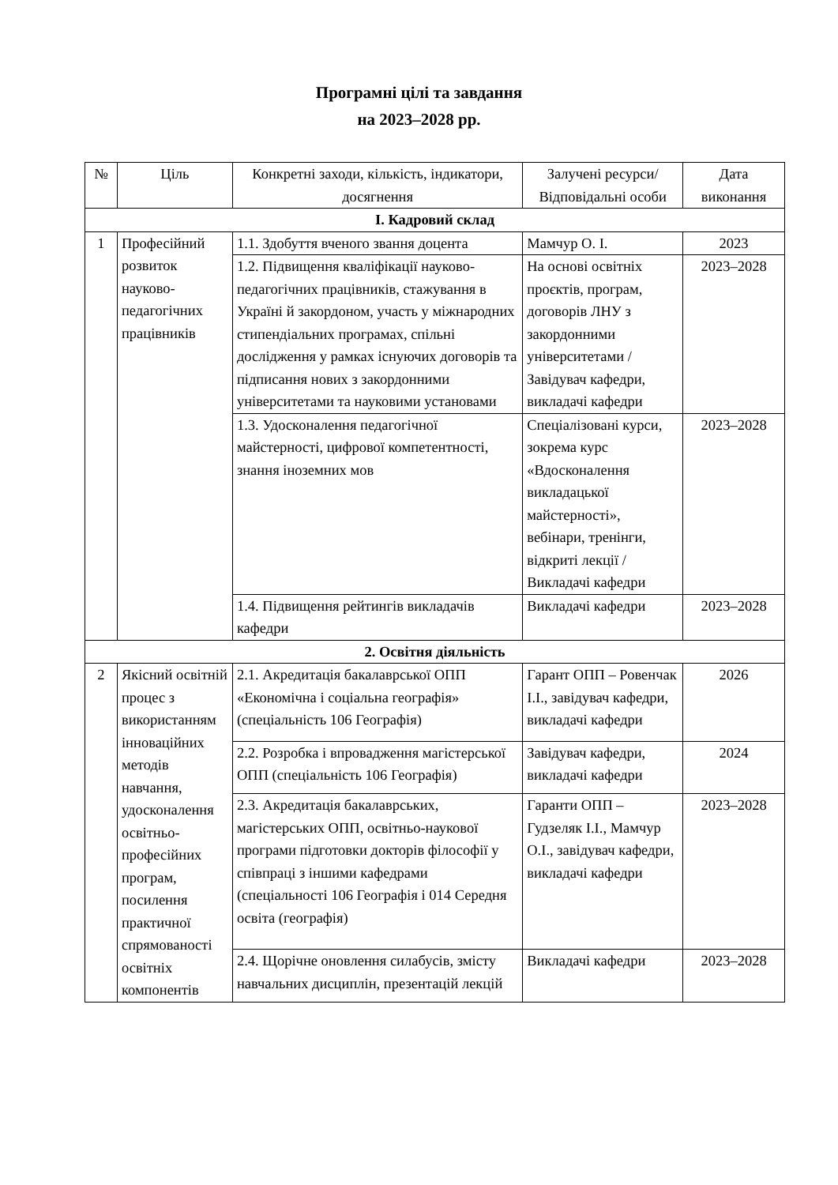Програмні цілі та завдання
на 2023–2028 рр.
| № | Ціль | Конкретні заходи, кількість, індикатори, досягнення | Залучені ресурси/ Відповідальні особи | Дата виконання |
| --- | --- | --- | --- | --- |
| І. Кадровий склад | | | | |
| 1 | Професійний розвиток науково-педагогічних працівників | 1.1. Здобуття вченого звання доцента | Мамчур О. І. | 2023 |
| | | 1.2. Підвищення кваліфікації науково-педагогічних працівників, стажування в Україні й закордоном, участь у міжнародних стипендіальних програмах, спільні дослідження у рамках існуючих договорів та підписання нових з закордонними університетами та науковими установами | На основі освітніх проєктів, програм, договорів ЛНУ з закордонними університетами / Завідувач кафедри, викладачі кафедри | 2023–2028 |
| | | 1.3. Удосконалення педагогічної майстерності, цифрової компетентності, знання іноземних мов | Спеціалізовані курси, зокрема курс «Вдосконалення викладацької майстерності», вебінари, тренінги, відкриті лекції / Викладачі кафедри | 2023–2028 |
| | | 1.4. Підвищення рейтингів викладачів кафедри | Викладачі кафедри | 2023–2028 |
| 2. Освітня діяльність | | | | |
| 2 | Якісний освітній процес з використанням інноваційних методів навчання, удосконалення освітньо-професійних програм, посилення практичної спрямованості освітніх компонентів | 2.1. Акредитація бакалаврської ОПП «Економічна і соціальна географія» (спеціальність 106 Географія) | Гарант ОПП – Ровенчак І.І., завідувач кафедри, викладачі кафедри | 2026 |
| | | 2.2. Розробка і впровадження магістерської ОПП (спеціальність 106 Географія) | Завідувач кафедри, викладачі кафедри | 2024 |
| | | 2.3. Акредитація бакалаврських, магістерських ОПП, освітньо-наукової програми підготовки докторів філософії у співпраці з іншими кафедрами (спеціальності 106 Географія і 014 Середня освіта (географія) | Гаранти ОПП – Гудзеляк І.І., Мамчур О.І., завідувач кафедри, викладачі кафедри | 2023–2028 |
| | | 2.4. Щорічне оновлення силабусів, змісту навчальних дисциплін, презентацій лекцій | Викладачі кафедри | 2023–2028 |